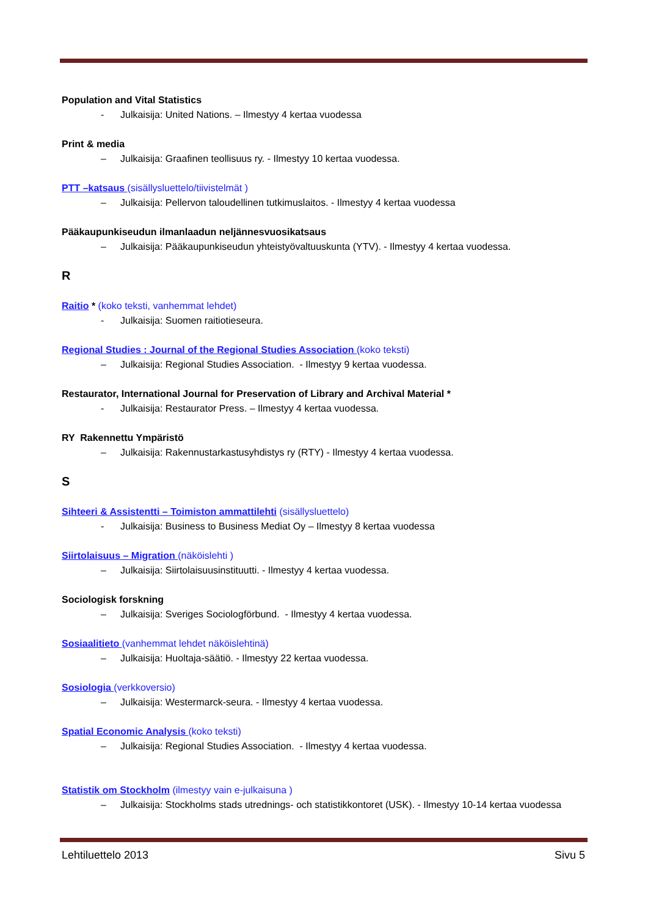Population and Vital Statistics
- Julkaisija: United Nations. – Ilmestyy 4 kertaa vuodessa
Print & media
– Julkaisija: Graafinen teollisuus ry. - Ilmestyy 10 kertaa vuodessa.
PTT –katsaus (sisällysluettelo/tiivistelmät )
– Julkaisija: Pellervon taloudellinen tutkimuslaitos. - Ilmestyy 4 kertaa vuodessa
Pääkaupunkiseudun ilmanlaadun neljännesvuosikatsaus
– Julkaisija: Pääkaupunkiseudun yhteistyövaltuuskunta (YTV). - Ilmestyy 4 kertaa vuodessa.
R
Raitio * (koko teksti, vanhemmat lehdet)
- Julkaisija: Suomen raitiotieseura.
Regional Studies : Journal of the Regional Studies Association (koko teksti)
– Julkaisija: Regional Studies Association. - Ilmestyy 9 kertaa vuodessa.
Restaurator, International Journal for Preservation of Library and Archival Material *
- Julkaisija: Restaurator Press. – Ilmestyy 4 kertaa vuodessa.
RY Rakennettu Ympäristö
– Julkaisija: Rakennustarkastusyhdistys ry (RTY) - Ilmestyy 4 kertaa vuodessa.
S
Sihteeri & Assistentti – Toimiston ammattilehti (sisällysluettelo)
- Julkaisija: Business to Business Mediat Oy – Ilmestyy 8 kertaa vuodessa
Siirtolaisuus – Migration (näköislehti )
– Julkaisija: Siirtolaisuusinstituutti. - Ilmestyy 4 kertaa vuodessa.
Sociologisk forskning
– Julkaisija: Sveriges Sociologförbund. - Ilmestyy 4 kertaa vuodessa.
Sosiaalitieto (vanhemmat lehdet näköislehtinä)
– Julkaisija: Huoltaja-säätiö. - Ilmestyy 22 kertaa vuodessa.
Sosiologia (verkkoversio)
– Julkaisija: Westermarck-seura. - Ilmestyy 4 kertaa vuodessa.
Spatial Economic Analysis (koko teksti)
– Julkaisija: Regional Studies Association. - Ilmestyy 4 kertaa vuodessa.
Statistik om Stockholm (ilmestyy vain e-julkaisuna )
– Julkaisija: Stockholms stads utrednings- och statistikkontoret (USK). - Ilmestyy 10-14 kertaa vuodessa
Lehtiluettelo 2013 Sivu 5